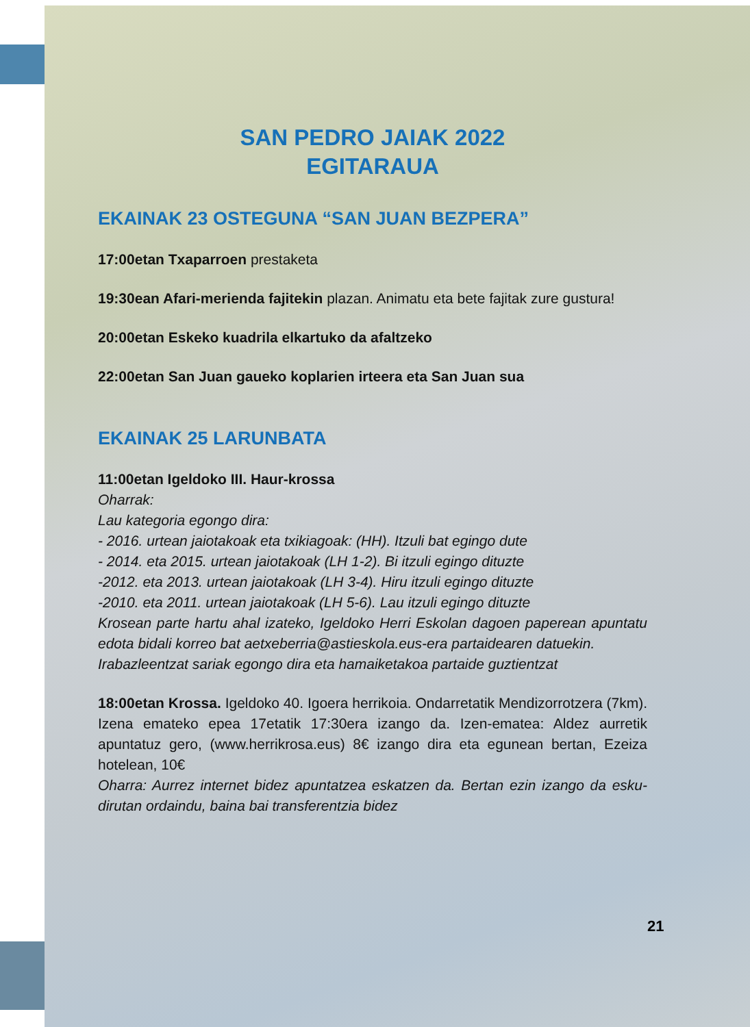SAN PEDRO JAIAK 2022
EGITARAUA
EKAINAK 23 OSTEGUNA “SAN JUAN BEZPERA”
17:00etan Txaparroen prestaketa
19:30ean Afari-merienda fajitekin plazan. Animatu eta bete fajitak zure gustura!
20:00etan Eskeko kuadrila elkartuko da afaltzeko
22:00etan San Juan gaueko koplarien irteera eta San Juan sua
EKAINAK 25 LARUNBATA
11:00etan Igeldoko III. Haur-krossa
Oharrak:
Lau kategoria egongo dira:
- 2016. urtean jaiotakoak eta txikiagoak: (HH). Itzuli bat egingo dute
- 2014. eta 2015. urtean jaiotakoak (LH 1-2). Bi itzuli egingo dituzte
-2012. eta 2013. urtean jaiotakoak (LH 3-4). Hiru itzuli egingo dituzte
-2010. eta 2011. urtean jaiotakoak (LH 5-6). Lau itzuli egingo dituzte
Krosean parte hartu ahal izateko, Igeldoko Herri Eskolan dagoen paperean apuntatu edota bidali korreo bat aetxeberria@astieskola.eus-era partaidearen datuekin.
Irabazleentzat sariak egongo dira eta hamaiketakoa partaide guztientzat
18:00etan Krossa. Igeldoko 40. Igoera herrikoia. Ondarretatik Mendizorrotzera (7km). Izena emateko epea 17etatik 17:30era izango da. Izen-ematea: Aldez aurretik apuntatuz gero, (www.herrikrosa.eus) 8€ izango dira eta egunean bertan, Ezeiza hotelean, 10€
Oharra: Aurrez internet bidez apuntatzea eskatzen da. Bertan ezin izango da esku-dirutan ordaindu, baina bai transferentzia bidez
21